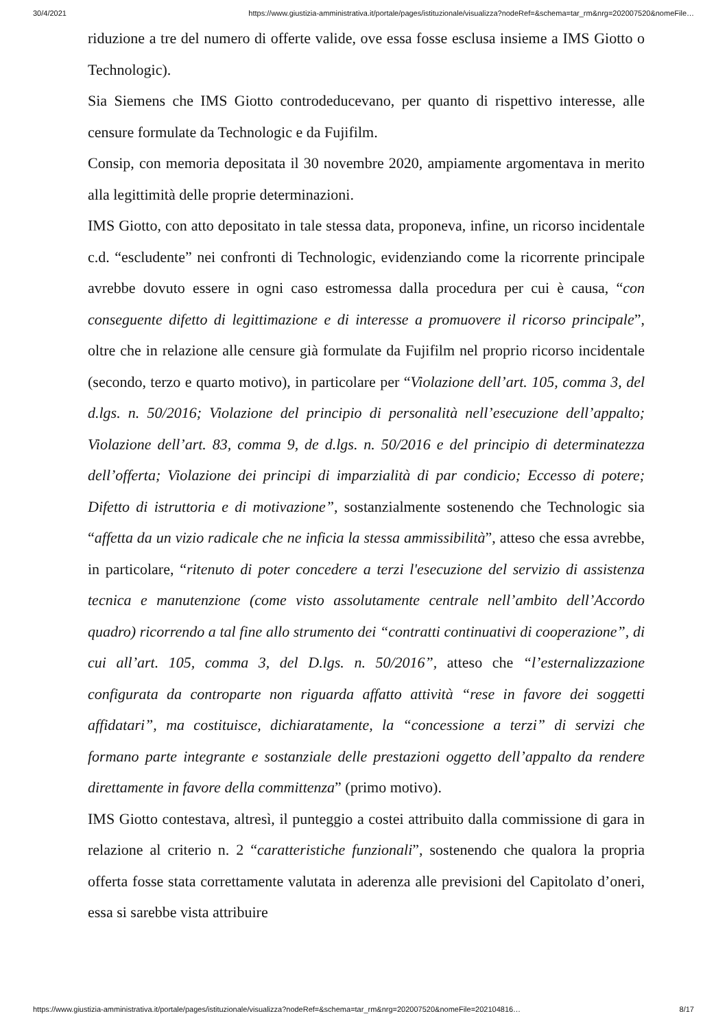30/4/2021 https://www.giustizia-amministrativa.it/portale/pages/istituzionale/visualizza?nodeRef=&schema=tar_rm&nrg=202007520&nomeFile…
riduzione a tre del numero di offerte valide, ove essa fosse esclusa insieme a IMS Giotto o Technologic).
Sia Siemens che IMS Giotto controdeducevano, per quanto di rispettivo interesse, alle censure formulate da Technologic e da Fujifilm.
Consip, con memoria depositata il 30 novembre 2020, ampiamente argomentava in merito alla legittimità delle proprie determinazioni.
IMS Giotto, con atto depositato in tale stessa data, proponeva, infine, un ricorso incidentale c.d. “escludente” nei confronti di Technologic, evidenziando come la ricorrente principale avrebbe dovuto essere in ogni caso estromessa dalla procedura per cui è causa, “con conseguente difetto di legittimazione e di interesse a promuovere il ricorso principale”, oltre che in relazione alle censure già formulate da Fujifilm nel proprio ricorso incidentale (secondo, terzo e quarto motivo), in particolare per “Violazione dell’art. 105, comma 3, del d.lgs. n. 50/2016; Violazione del principio di personalità nell’esecuzione dell’appalto; Violazione dell’art. 83, comma 9, de d.lgs. n. 50/2016 e del principio di determinatezza dell’offerta; Violazione dei principi di imparzialità di par condicio; Eccesso di potere; Difetto di istruttoria e di motivazione”, sostanzialmente sostenendo che Technologic sia “affetta da un vizio radicale che ne inficia la stessa ammissibilità”, atteso che essa avrebbe, in particolare, “ritenuto di poter concedere a terzi l'esecuzione del servizio di assistenza tecnica e manutenzione (come visto assolutamente centrale nell’ambito dell’Accordo quadro) ricorrendo a tal fine allo strumento dei “contratti continuativi di cooperazione”, di cui all’art. 105, comma 3, del D.lgs. n. 50/2016”, atteso che “l’esternalizzazione configurata da controparte non riguarda affatto attività “rese in favore dei soggetti affidatari”, ma costituisce, dichiaratamente, la “concessione a terzi” di servizi che formano parte integrante e sostanziale delle prestazioni oggetto dell’appalto da rendere direttamente in favore della committenza” (primo motivo).
IMS Giotto contestava, altresì, il punteggio a costei attribuito dalla commissione di gara in relazione al criterio n. 2 “caratteristiche funzionali”, sostenendo che qualora la propria offerta fosse stata correttamente valutata in aderenza alle previsioni del Capitolato d’oneri, essa si sarebbe vista attribuire
https://www.giustizia-amministrativa.it/portale/pages/istituzionale/visualizza?nodeRef=&schema=tar_rm&nrg=202007520&nomeFile=202104816… 8/17